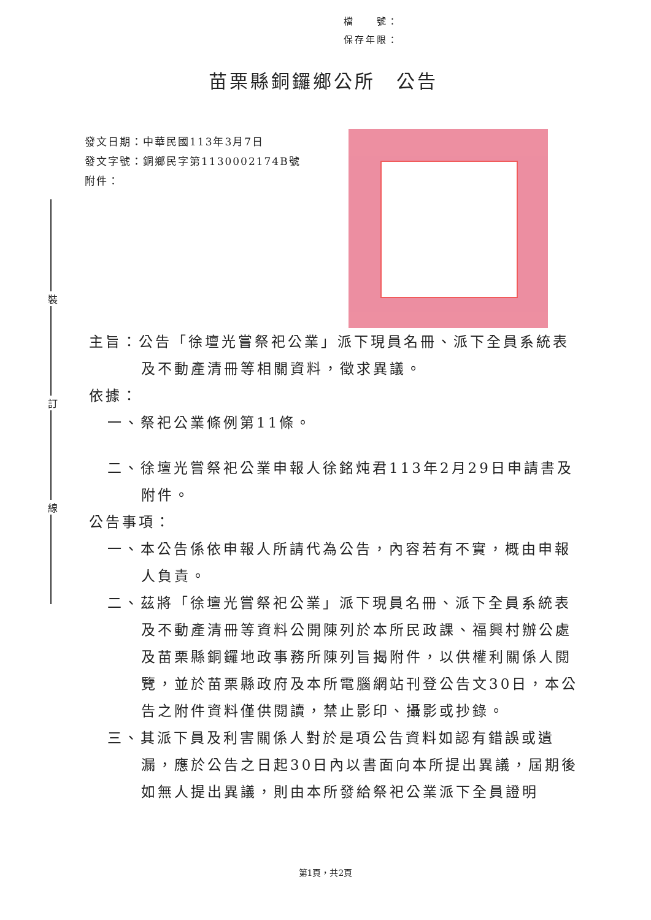檔　　號：
保存年限：
苗栗縣銅鑼鄉公所　公告
發文日期：中華民國113年3月7日
發文字號：銅鄉民字第1130002174B號
附件：
裝
訂
線
主旨：公告「徐壇光嘗祭祀公業」派下現員名冊、派下全員系統表及不動產清冊等相關資料，徵求異議。
依據：
一、祭祀公業條例第11條。
二、徐壇光嘗祭祀公業申報人徐銘炖君113年2月29日申請書及附件。
公告事項：
一、本公告係依申報人所請代為公告，內容若有不實，概由申報人負責。
二、茲將「徐壇光嘗祭祀公業」派下現員名冊、派下全員系統表及不動產清冊等資料公開陳列於本所民政課、福興村辦公處及苗栗縣銅鑼地政事務所陳列旨揭附件，以供權利關係人閱覽，並於苗栗縣政府及本所電腦網站刊登公告文30日，本公告之附件資料僅供閱讀，禁止影印、攝影或抄錄。
三、其派下員及利害關係人對於是項公告資料如認有錯誤或遺漏，應於公告之日起30日內以書面向本所提出異議，屆期後如無人提出異議，則由本所發給祭祀公業派下全員證明
第1頁，共2頁